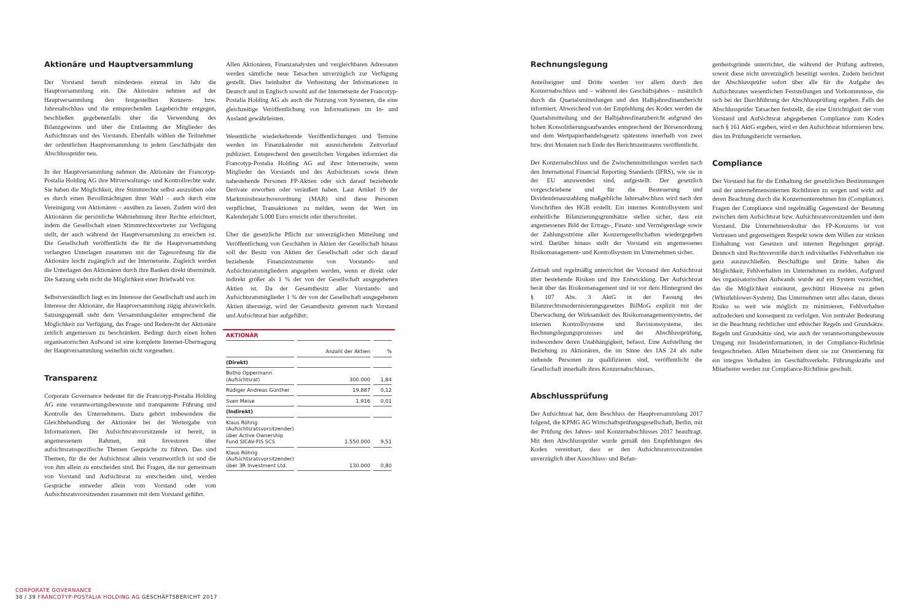Aktionäre und Hauptversammlung
Der Vorstand beruft mindestens einmal im Jahr die Hauptversammlung ein. Die Aktionäre nehmen auf der Hauptversammlung den festgestellten Konzern- bzw. Jahresabschluss und die entsprechenden Lageberichte entgegen, beschließen gegebenenfalls über die Verwendung des Bilanzgewinns und über die Entlastung der Mitglieder des Aufsichtsrats und des Vorstands. Ebenfalls wählen die Teilnehmer der ordentlichen Hauptversammlung in jedem Geschäftsjahr den Abschlussprüfer neu.
In der Hauptversammlung nehmen die Aktionäre der Francotyp-Postalia Holding AG ihre Mitverwaltungs- und Kontrollrechte wahr. Sie haben die Möglichkeit, ihre Stimmrechte selbst auszuüben oder es durch einen Bevollmächtigten ihrer Wahl – auch durch eine Vereinigung von Aktionären – ausüben zu lassen. Zudem wird den Aktionären die persönliche Wahrnehmung ihrer Rechte erleichtert, indem die Gesellschaft einen Stimmrechtsvertreter zur Verfügung stellt, der auch während der Hauptversammlung zu erreichen ist. Die Gesellschaft veröffentlicht die für die Hauptversammlung verlangten Unterlagen zusammen mit der Tagesordnung für die Aktionäre leicht zugänglich auf der Internetseite. Zugleich werden die Unterlagen den Aktionären durch ihre Banken direkt übermittelt. Die Satzung sieht nicht die Möglichkeit einer Briefwahl vor.
Selbstverständlich liegt es im Interesse der Gesellschaft und auch im Interesse der Aktionäre, die Hauptversammlung zügig abzuwickeln. Satzungsgemäß steht dem Versammlungsleiter entsprechend die Möglichkeit zur Verfügung, das Frage- und Rederecht der Aktionäre zeitlich angemessen zu beschränken. Bedingt durch einen hohen organisatorischen Aufwand ist eine komplette Internet-Übertragung der Hauptversammlung weiterhin nicht vorgesehen.
Transparenz
Corporate Governance bedeutet für die Francotyp-Postalia Holding AG eine verantwortungsbewusste und transparente Führung und Kontrolle des Unternehmens. Dazu gehört insbesondere die Gleichbehandlung der Aktionäre bei der Weitergabe von Informationen. Der Aufsichtsratsvorsitzende ist bereit, in angemessenem Rahmen, mit Investoren über aufsichtsratsspezifische Themen Gespräche zu führen. Das sind Themen, für die der Aufsichtsrat allein verantwortlich ist und die von ihm allein zu entscheiden sind. Bei Fragen, die nur gemeinsam von Vorstand und Aufsichtsrat zu entscheiden sind, werden Gespräche entweder allein vom Vorstand oder vom Aufsichtsratsvorsitzenden zusammen mit dem Vorstand geführt.
Allen Aktionären, Finanzanalysten und vergleichbaren Adressaten werden sämtliche neue Tatsachen unverzüglich zur Verfügung gestellt. Dies beinhaltet die Verbreitung der Informationen in Deutsch und in Englisch sowohl auf der Internetseite der Francotyp-Postalia Holding AG als auch die Nutzung von Systemen, die eine gleichzeitige Veröffentlichung von Informationen im In- und Ausland gewährleisten.
Wesentliche wiederkehrende Veröffentlichungen und Termine werden im Finanzkalender mit ausreichendem Zeitvorlauf publiziert. Entsprechend den gesetzlichen Vorgaben informiert die Francotyp-Postalia Holding AG auf ihrer Internetseite, wenn Mitglieder des Vorstands und des Aufsichtsrats sowie ihnen nahestehende Personen FP-Aktien oder sich darauf beziehende Derivate erworben oder veräußert haben. Laut Artikel 19 der Marktmissbrauchsverordnung (MAR) sind diese Personen verpflichtet, Transaktionen zu melden, wenn der Wert im Kalenderjahr 5.000 Euro erreicht oder überschreitet.
Über die gesetzliche Pflicht zur unverzüglichen Mitteilung und Veröffentlichung von Geschäften in Aktien der Gesellschaft hinaus soll der Besitz von Aktien der Gesellschaft oder sich darauf beziehende Finanzinstrumente von Vorstands- und Aufsichtsratsmitgliedern angegeben werden, wenn er direkt oder indirekt größer als 1 % der von der Gesellschaft ausgegebenen Aktien ist. Da der Gesamtbesitz aller Vorstands- und Aufsichtsratsmitglieder 1 % der von der Gesellschaft ausgegebenen Aktien übersteigt, wird der Gesamtbesitz getrennt nach Vorstand und Aufsichtsrat hier aufgeführt:
| AKTIONÄR | | |
| --- | --- | --- |
| | Anzahl der Aktien | % |
| (Direkt) | | |
| Botho Oppermann (Aufsichtsrat) | 300.000 | 1,84 |
| Rüdiger Andreas Günther | 19.887 | 0,12 |
| Sven Meise | 1.916 | 0,01 |
| (Indirekt) | | |
| Klaus Röhrig (Aufsichtsratsvorsitzender) über Active Ownership Fund SICAV-FIS SCS | 1.550.000 | 9,51 |
| Klaus Röhrig (Aufsichtsratsvorsitzender) über 3R Investment Ltd. | 130.000 | 0,80 |
Rechnungslegung
Anteilseigner und Dritte werden vor allem durch den Konzernabschluss und – während des Geschäftsjahres – zusätzlich durch die Quartalsmitteilungen und den Halbjahresfinanzbericht informiert. Abweichend von der Empfehlung des Kodex werden die Quartalsmitteilung und der Halbjahresfinanzbericht aufgrund des hohen Konsolidierungsaufwandes entsprechend der Börsenordnung und dem Wertpapierhandelsgesetz spätestens innerhalb von zwei bzw. drei Monaten nach Ende des Berichtszeitraums veröffentlicht.
Der Konzernabschluss und die Zwischenmitteilungen werden nach den International Financial Reporting Standards (IFRS), wie sie in der EU anzuwenden sind, aufgestellt. Der gesetzlich vorgeschriebene und für die Besteuerung und Dividendenauszahlung maßgebliche Jahresabschluss wird nach den Vorschriften des HGB erstellt. Ein internes Kontrollsystem und einheitliche Bilanzierungsgrundsätze stellen sicher, dass ein angemessenes Bild der Ertrags-, Finanz- und Vermögenslage sowie der Zahlungsströme aller Konzerngesellschaften wiedergegeben wird. Darüber hinaus stellt der Vorstand ein angemessenes Risikomanagement- und Kontrollsystem im Unternehmen sicher.
Zeitnah und regelmäßig unterrichtet der Vorstand den Aufsichtsrat über bestehende Risiken und ihre Entwicklung. Der Aufsichtsrat berät über das Risikomanagement und ist vor dem Hintergrund des § 107 Abs. 3 AktG in der Fassung des Bilanzrechtsmodernisierungsgesetzes BilMoG explizit mit der Überwachung der Wirksamkeit des Risikomanagementsystems, der internen Kontrollsysteme und Revisionssysteme, des Rechnungslegungsprozesses und der Abschlussprüfung, insbesondere deren Unabhängigkeit, befasst. Eine Aufstellung der Beziehung zu Aktionären, die im Sinne des IAS 24 als nahe stehende Personen zu qualifizieren sind, veröffentlicht die Gesellschaft innerhalb ihres Konzernabschlusses.
Abschlussprüfung
Der Aufsichtsrat hat, dem Beschluss der Hauptversammlung 2017 folgend, die KPMG AG Wirtschaftsprüfungsgesellschaft, Berlin, mit der Prüfung des Jahres- und Konzernabschlusses 2017 beauftragt. Mit dem Abschlussprüfer wurde gemäß den Empfehlungen des Kodex vereinbart, dass er den Aufsichtsratsvorsitzenden unverzüglich über Ausschluss- und Befan-
genheitsgründe unterrichtet, die während der Prüfung auftreten, soweit diese nicht unverzüglich beseitigt werden. Zudem berichtet der Abschlussprüfer sofort über alle für die Aufgabe des Aufsichtsrates wesentlichen Feststellungen und Vorkommnisse, die sich bei der Durchführung der Abschlussprüfung ergeben. Falls der Abschlussprüfer Tatsachen feststellt, die eine Unrichtigkeit der vom Vorstand und Aufsichtsrat abgegebenen Compliance zum Kodex nach § 161 AktG ergeben, wird er den Aufsichtsrat informieren bzw. dies im Prüfungsbericht vermerken.
Compliance
Der Vorstand hat für die Einhaltung der gesetzlichen Bestimmungen und der unternehmensinternen Richtlinien zu sorgen und wirkt auf deren Beachtung durch die Konzernunternehmen hin (Compliance). Fragen der Compliance sind regelmäßig Gegenstand der Beratung zwischen dem Aufsichtsrat bzw. Aufsichtsratsvorsitzenden und dem Vorstand. Die Unternehmenskultur des FP-Konzerns ist von Vertrauen und gegenseitigem Respekt sowie dem Willen zur strikten Einhaltung von Gesetzen und internen Regelungen geprägt. Dennoch sind Rechtsverstöße durch individuelles Fehlverhalten nie ganz auszuschließen. Beschäftigte und Dritte haben die Möglichkeit, Fehlverhalten im Unternehmen zu melden. Aufgrund des organisatorischen Aufwands wurde auf ein System verzichtet, das die Möglichkeit einräumt, geschützt Hinweise zu geben (Whistleblower-System). Das Unternehmen setzt alles daran, dieses Risiko so weit wie möglich zu minimieren, Fehlverhalten aufzudecken und konsequent zu verfolgen. Von zentraler Bedeutung ist die Beachtung rechtlicher und ethischer Regeln und Grundsätze. Regeln und Grundsätze sind, wie auch der verantwortungsbewusste Umgang mit Insiderinformationen, in der Compliance-Richtlinie festgeschrieben. Allen Mitarbeitern dient sie zur Orientierung für ein integres Verhalten im Geschäftsverkehr. Führungskräfte und Mitarbeiter werden zur Compliance-Richtlinie geschult.
CORPORATE GOVERNANCE
38 / 39 FRANCOTYP-POSTALIA HOLDING AG GESCHÄFTSBERICHT 2017